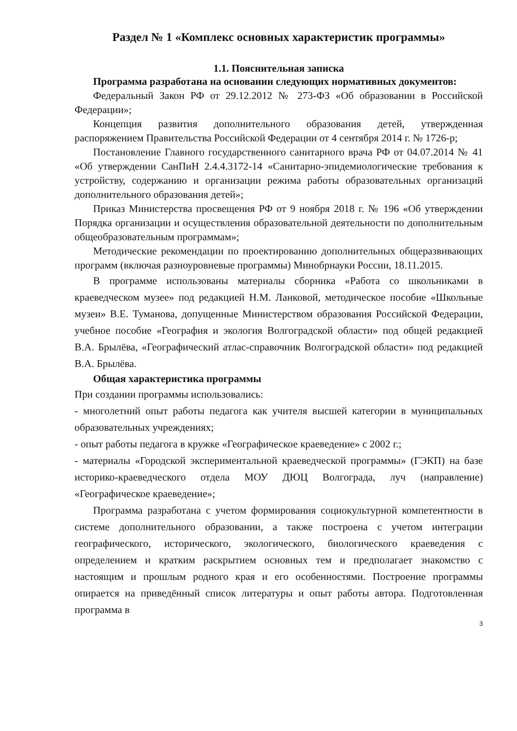Раздел № 1 «Комплекс основных характеристик программы»
1.1. Пояснительная записка
Программа разработана на основании следующих нормативных документов:
Федеральный Закон РФ от 29.12.2012 № 273-ФЗ «Об образовании в Российской Федерации»;
Концепция развития дополнительного образования детей, утвержденная распоряжением Правительства Российской Федерации от 4 сентября 2014 г. № 1726-р;
Постановление Главного государственного санитарного врача РФ от 04.07.2014 № 41 «Об утверждении СанПиН 2.4.4.3172-14 «Санитарно-эпидемиологические требования к устройству, содержанию и организации режима работы образовательных организаций дополнительного образования детей»;
Приказ Министерства просвещения РФ от 9 ноября 2018 г. № 196 «Об утверждении Порядка организации и осуществления образовательной деятельности по дополнительным общеобразовательным программам»;
Методические рекомендации по проектированию дополнительных общеразвивающих программ (включая разноуровневые программы) Минобрнауки России, 18.11.2015.
В программе использованы материалы сборника «Работа со школьниками в краеведческом музее» под редакцией Н.М. Ланковой, методическое пособие «Школьные музеи» В.Е. Туманова, допущенные Министерством образования Российской Федерации, учебное пособие «География и экология Волгоградской области» под общей редакцией В.А. Брылёва, «Географический атлас-справочник Волгоградской области» под редакцией В.А. Брылёва.
Общая характеристика программы
При создании программы использовались:
- многолетний опыт работы педагога как учителя высшей категории в муниципальных образовательных учреждениях;
- опыт работы педагога в кружке «Географическое краеведение» с 2002 г.;
- материалы «Городской экспериментальной краеведческой программы» (ГЭКП) на базе историко-краеведческого отдела МОУ ДЮЦ Волгограда, луч (направление) «Географическое краеведение»;
Программа разработана с учетом формирования социокультурной компетентности в системе дополнительного образовании, а также построена с учетом интеграции географического, исторического, экологического, биологического краеведения с определением и кратким раскрытием основных тем и предполагает знакомство с настоящим и прошлым родного края и его особенностями. Построение программы опирается на приведённый список литературы и опыт работы автора. Подготовленная программа в
3